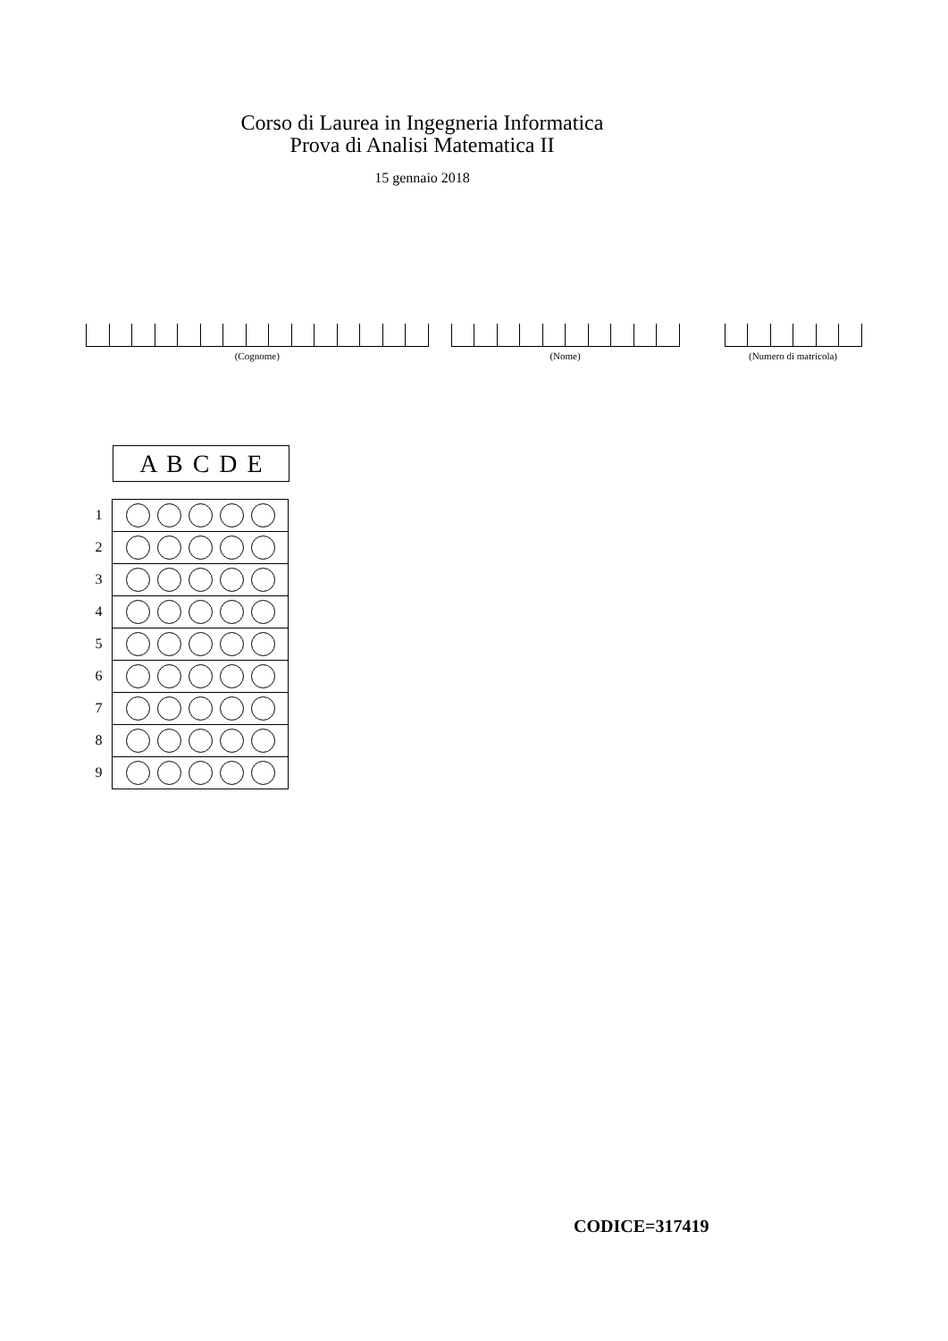Corso di Laurea in Ingegneria Informatica
Prova di Analisi Matematica II
15 gennaio 2018
(Cognome) (Nome) (Numero di matricola)
A B C D E
| 1 | |
| 2 | |
| 3 | |
| 4 | |
| 5 | |
| 6 | |
| 7 | |
| 8 | |
| 9 | |
CODICE=317419